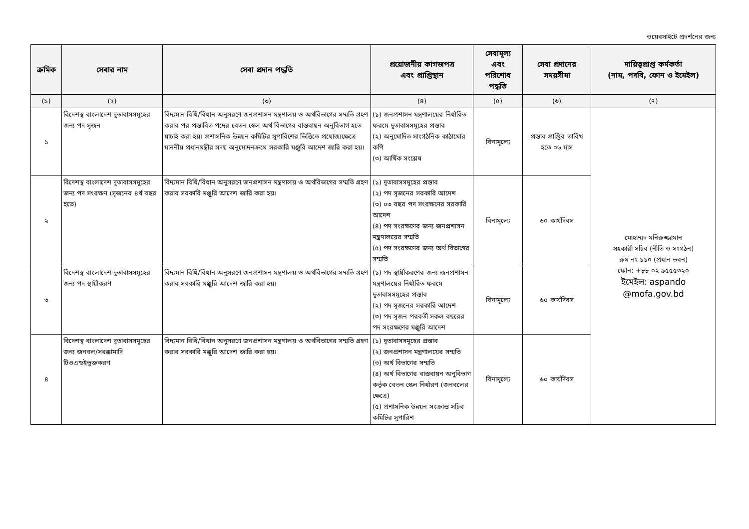ওয়েবসাইটে প্রদর্শনের জন্য
| ক্রমিক | সেবার নাম | সেবা প্রদান পদ্ধতি | প্রয়োজনীয় কাগজপত্র এবং প্রাপ্তিস্থান | সেবামূল্য এবং পরিশোধ পদ্ধতি | সেবা প্রদানের সময়সীমা | দায়িত্বপ্রাপ্ত কর্মকর্তা (নাম, পদবি, ফোন ও ইমেইল) |
| --- | --- | --- | --- | --- | --- | --- |
| (১) | (২) | (৩) | (৪) | (৫) | (৬) | (৭) |
| ১ | বিদেশস্থ বাংলাদেশ দূতাবাসসমূহের জন্য পদ সৃজন | বিদ্যমান বিধি/বিধান অনুসরণে জনপ্রশাসন মন্ত্রণালয় ও অর্থবিভাগের সম্মতি গ্রহণ করার পর প্রস্তাবিত পদের বেতন স্কেল অর্থ বিভাগের বাস্তবায়ন অনুবিভাগ হতে যাচাই করা হয়। প্রশাসনিক উন্নয়ন কমিটির সুপারিশের ভিত্তিতে প্রযোজ্যক্ষেত্রে মাননীয় প্রধানমন্ত্রীর সদয় অনুমোদনক্রমে সরকারি মঞ্জুরি আদেশ জারি করা হয়। | (১) জনপ্রশাসন মন্ত্রণালয়ের নির্ধারিত ফরমে দূতাবাসসমূহের প্রস্তাব (২) অনুমোদিত সাংগঠনিক কাঠামোর কপি (৩) আর্থিক সংশ্লেষ | বিনামূল্যে | প্রস্তাব প্রাপ্তির তারিখ হতে ০৬ মাস | মোহাম্মদ মনিরুজ্জামান সহকারী সচিব (নীতি ও সংগঠন) রুম নং ১১০ (প্রধান ভবন) ফোন: +৮৮ ০২ ৯৫৫৫৩২০ ইমেইল: aspando @mofa.gov.bd |
| ২ | বিদেশস্থ বাংলাদেশ দূতাবাসসমূহের জন্য পদ সংরক্ষণ (সৃজনের ৪র্থ বছর হতে) | বিদ্যমান বিধি/বিধান অনুসরণে জনপ্রশাসন মন্ত্রণালয় ও অর্থবিভাগের সম্মতি গ্রহণ করার সরকারি মঞ্জুরি আদেশ জারি করা হয়। | (১) দূতাবাসসমূহের প্রস্তাব (২) পদ সৃজনের সরকারি আদেশ (৩) ০৩ বছর পদ সংরক্ষণের সরকারি আদেশ (৪) পদ সংরক্ষণের জন্য জনপ্রশাসন মন্ত্রণালয়ের সম্মতি (৫) পদ সংরক্ষণের জন্য অর্থ বিভাগের সম্মতি | বিনামূল্যে | ৬০ কার্যদিবস | |
| ৩ | বিদেশস্থ বাংলাদেশ দূতাবাসসমূহের জন্য পদ স্থায়ীকরণ | বিদ্যমান বিধি/বিধান অনুসরণে জনপ্রশাসন মন্ত্রণালয় ও অর্থবিভাগের সম্মতি গ্রহণ করার সরকারি মঞ্জুরি আদেশ জারি করা হয়। | (১) পদ স্থায়ীকরণের জন্য জনপ্রশাসন মন্ত্রণালয়ের নির্ধারিত ফরমে দূতাবাসসমূহের প্রস্তাব (২) পদ সৃজনের সরকারি আদেশ (৩) পদ সৃজন পরবর্তী সকল বছরের পদ সংরক্ষণের মঞ্জুরি আদেশ | বিনামূল্যে | ৬০ কার্যদিবস | |
| ৪ | বিদেশস্থ বাংলাদেশ দূতাবাসসমূহের জন্য জনবল/সরঞ্জামাদি টিওএন্ডইভুক্তকরণ | বিদ্যমান বিধি/বিধান অনুসরণে জনপ্রশাসন মন্ত্রণালয় ও অর্থবিভাগের সম্মতি গ্রহণ করার সরকারি মঞ্জুরি আদেশ জারি করা হয়। | (১) দূতাবাসসমূহের প্রস্তাব (২) জনপ্রশাসন মন্ত্রণালয়ের সম্মতি (৩) অর্থ বিভাগের সম্মতি (৪) অর্থ বিভাগের বাস্তবায়ন অনুবিভাগ কর্তৃক বেতন স্কেল নির্ধারণ (জনবলের ক্ষেত্রে) (৫) প্রশাসনিক উন্নয়ন সংক্রান্ত সচিব কমিটির সুপারিশ | বিনামূল্যে | ৬০ কার্যদিবস | |